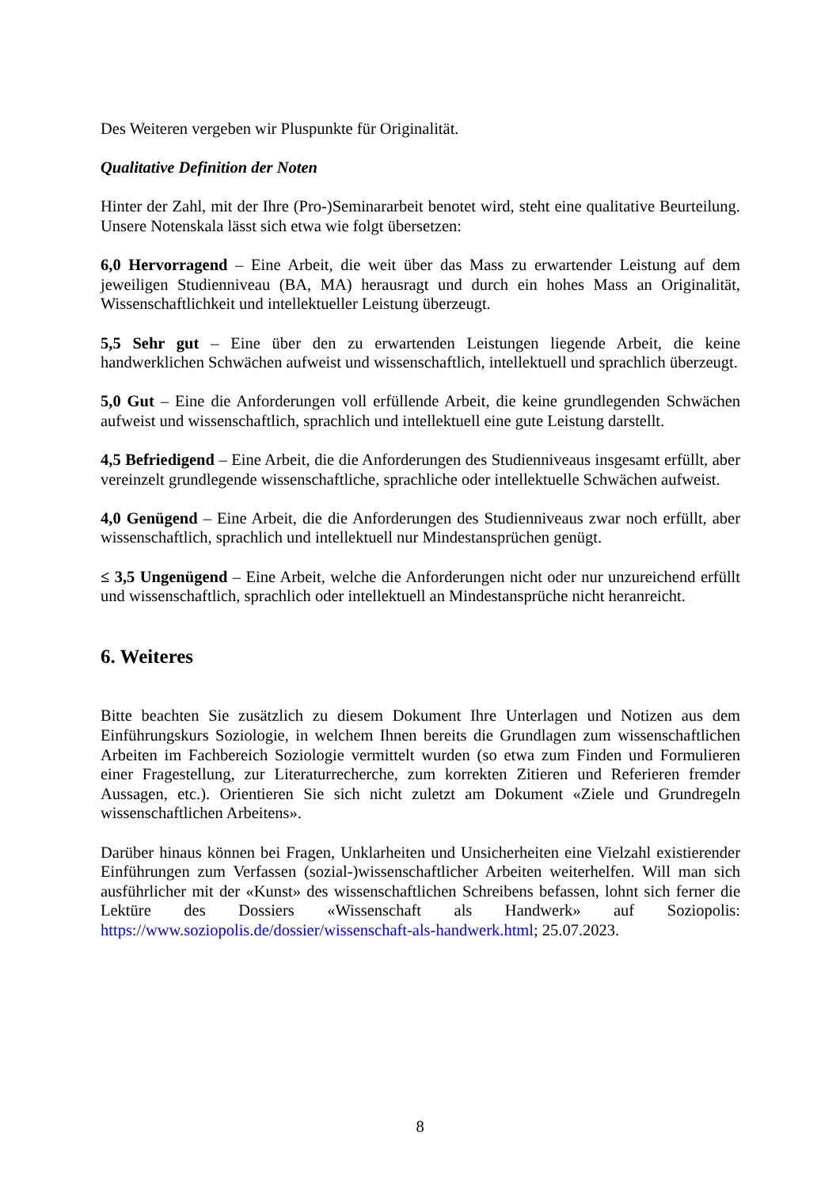Des Weiteren vergeben wir Pluspunkte für Originalität.
Qualitative Definition der Noten
Hinter der Zahl, mit der Ihre (Pro-)Seminararbeit benotet wird, steht eine qualitative Beurteilung. Unsere Notenskala lässt sich etwa wie folgt übersetzen:
6,0 Hervorragend – Eine Arbeit, die weit über das Mass zu erwartender Leistung auf dem jeweiligen Studienniveau (BA, MA) herausragt und durch ein hohes Mass an Originalität, Wissenschaftlichkeit und intellektueller Leistung überzeugt.
5,5 Sehr gut – Eine über den zu erwartenden Leistungen liegende Arbeit, die keine handwerklichen Schwächen aufweist und wissenschaftlich, intellektuell und sprachlich überzeugt.
5,0 Gut – Eine die Anforderungen voll erfüllende Arbeit, die keine grundlegenden Schwächen aufweist und wissenschaftlich, sprachlich und intellektuell eine gute Leistung darstellt.
4,5 Befriedigend – Eine Arbeit, die die Anforderungen des Studienniveaus insgesamt erfüllt, aber vereinzelt grundlegende wissenschaftliche, sprachliche oder intellektuelle Schwächen aufweist.
4,0 Genügend – Eine Arbeit, die die Anforderungen des Studienniveaus zwar noch erfüllt, aber wissenschaftlich, sprachlich und intellektuell nur Mindestansprüchen genügt.
≤ 3,5 Ungenügend – Eine Arbeit, welche die Anforderungen nicht oder nur unzureichend erfüllt und wissenschaftlich, sprachlich oder intellektuell an Mindestansprüche nicht heranreicht.
6. Weiteres
Bitte beachten Sie zusätzlich zu diesem Dokument Ihre Unterlagen und Notizen aus dem Einführungskurs Soziologie, in welchem Ihnen bereits die Grundlagen zum wissenschaftlichen Arbeiten im Fachbereich Soziologie vermittelt wurden (so etwa zum Finden und Formulieren einer Fragestellung, zur Literaturrecherche, zum korrekten Zitieren und Referieren fremder Aussagen, etc.). Orientieren Sie sich nicht zuletzt am Dokument «Ziele und Grundregeln wissenschaftlichen Arbeitens».
Darüber hinaus können bei Fragen, Unklarheiten und Unsicherheiten eine Vielzahl existierender Einführungen zum Verfassen (sozial-)wissenschaftlicher Arbeiten weiterhelfen. Will man sich ausführlicher mit der «Kunst» des wissenschaftlichen Schreibens befassen, lohnt sich ferner die Lektüre des Dossiers «Wissenschaft als Handwerk» auf Soziopolis: https://www.soziopolis.de/dossier/wissenschaft-als-handwerk.html; 25.07.2023.
8